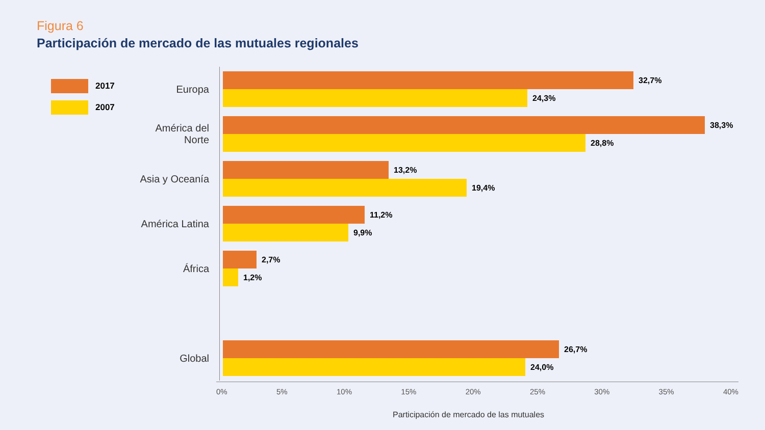Figura 6
Participación de mercado de las mutuales regionales
2017
2007
Europa
32,7%
24,3%
América del Norte
38,3%
28,8%
Asia y Oceanía
13,2%
19,4%
América Latina
11,2%
9,9%
África
2,7%
1,2%
Global
26,7%
24,0%
0% 5% 10% 15% 20% 25% 30% 35% 40%
Participación de mercado de las mutuales